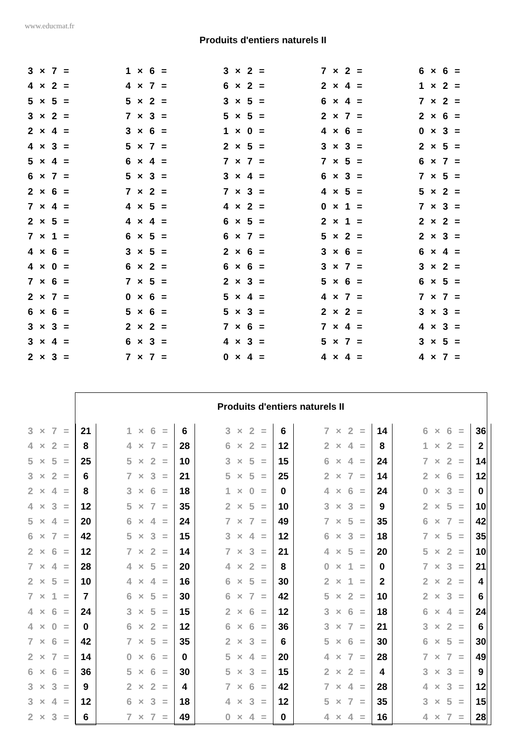www.educmat.fr
Produits d'entiers naturels II
| 3 × 7 = | 1 × 6 = | 3 × 2 = | 7 × 2 = | 6 × 6 = |
| 4 × 2 = | 4 × 7 = | 6 × 2 = | 2 × 4 = | 1 × 2 = |
| 5 × 5 = | 5 × 2 = | 3 × 5 = | 6 × 4 = | 7 × 2 = |
| 3 × 2 = | 7 × 3 = | 5 × 5 = | 2 × 7 = | 2 × 6 = |
| 2 × 4 = | 3 × 6 = | 1 × 0 = | 4 × 6 = | 0 × 3 = |
| 4 × 3 = | 5 × 7 = | 2 × 5 = | 3 × 3 = | 2 × 5 = |
| 5 × 4 = | 6 × 4 = | 7 × 7 = | 7 × 5 = | 6 × 7 = |
| 6 × 7 = | 5 × 3 = | 3 × 4 = | 6 × 3 = | 7 × 5 = |
| 2 × 6 = | 7 × 2 = | 7 × 3 = | 4 × 5 = | 5 × 2 = |
| 7 × 4 = | 4 × 5 = | 4 × 2 = | 0 × 1 = | 7 × 3 = |
| 2 × 5 = | 4 × 4 = | 6 × 5 = | 2 × 1 = | 2 × 2 = |
| 7 × 1 = | 6 × 5 = | 6 × 7 = | 5 × 2 = | 2 × 3 = |
| 4 × 6 = | 3 × 5 = | 2 × 6 = | 3 × 6 = | 6 × 4 = |
| 4 × 0 = | 6 × 2 = | 6 × 6 = | 3 × 7 = | 3 × 2 = |
| 7 × 6 = | 7 × 5 = | 2 × 3 = | 5 × 6 = | 6 × 5 = |
| 2 × 7 = | 0 × 6 = | 5 × 4 = | 4 × 7 = | 7 × 7 = |
| 6 × 6 = | 5 × 6 = | 5 × 3 = | 2 × 2 = | 3 × 3 = |
| 3 × 3 = | 2 × 2 = | 7 × 6 = | 7 × 4 = | 4 × 3 = |
| 3 × 4 = | 6 × 3 = | 4 × 3 = | 5 × 7 = | 3 × 5 = |
| 2 × 3 = | 7 × 7 = | 0 × 4 = | 4 × 4 = | 4 × 7 = |
Produits d'entiers naturels II
| 3 × 7 = | 21 | | 1 × 6 = | 6 | | 3 × 2 = | 6 | | 7 × 2 = | 14 | | 6 × 6 = | 36 |
| 4 × 2 = | 8 | | 4 × 7 = | 28 | | 6 × 2 = | 12 | | 2 × 4 = | 8 | | 1 × 2 = | 2 |
| 5 × 5 = | 25 | | 5 × 2 = | 10 | | 3 × 5 = | 15 | | 6 × 4 = | 24 | | 7 × 2 = | 14 |
| 3 × 2 = | 6 | | 7 × 3 = | 21 | | 5 × 5 = | 25 | | 2 × 7 = | 14 | | 2 × 6 = | 12 |
| 2 × 4 = | 8 | | 3 × 6 = | 18 | | 1 × 0 = | 0 | | 4 × 6 = | 24 | | 0 × 3 = | 0 |
| 4 × 3 = | 12 | | 5 × 7 = | 35 | | 2 × 5 = | 10 | | 3 × 3 = | 9 | | 2 × 5 = | 10 |
| 5 × 4 = | 20 | | 6 × 4 = | 24 | | 7 × 7 = | 49 | | 7 × 5 = | 35 | | 6 × 7 = | 42 |
| 6 × 7 = | 42 | | 5 × 3 = | 15 | | 3 × 4 = | 12 | | 6 × 3 = | 18 | | 7 × 5 = | 35 |
| 2 × 6 = | 12 | | 7 × 2 = | 14 | | 7 × 3 = | 21 | | 4 × 5 = | 20 | | 5 × 2 = | 10 |
| 7 × 4 = | 28 | | 4 × 5 = | 20 | | 4 × 2 = | 8 | | 0 × 1 = | 0 | | 7 × 3 = | 21 |
| 2 × 5 = | 10 | | 4 × 4 = | 16 | | 6 × 5 = | 30 | | 2 × 1 = | 2 | | 2 × 2 = | 4 |
| 7 × 1 = | 7 | | 6 × 5 = | 30 | | 6 × 7 = | 42 | | 5 × 2 = | 10 | | 2 × 3 = | 6 |
| 4 × 6 = | 24 | | 3 × 5 = | 15 | | 2 × 6 = | 12 | | 3 × 6 = | 18 | | 6 × 4 = | 24 |
| 4 × 0 = | 0 | | 6 × 2 = | 12 | | 6 × 6 = | 36 | | 3 × 7 = | 21 | | 3 × 2 = | 6 |
| 7 × 6 = | 42 | | 7 × 5 = | 35 | | 2 × 3 = | 6 | | 5 × 6 = | 30 | | 6 × 5 = | 30 |
| 2 × 7 = | 14 | | 0 × 6 = | 0 | | 5 × 4 = | 20 | | 4 × 7 = | 28 | | 7 × 7 = | 49 |
| 6 × 6 = | 36 | | 5 × 6 = | 30 | | 5 × 3 = | 15 | | 2 × 2 = | 4 | | 3 × 3 = | 9 |
| 3 × 3 = | 9 | | 2 × 2 = | 4 | | 7 × 6 = | 42 | | 7 × 4 = | 28 | | 4 × 3 = | 12 |
| 3 × 4 = | 12 | | 6 × 3 = | 18 | | 4 × 3 = | 12 | | 5 × 7 = | 35 | | 3 × 5 = | 15 |
| 2 × 3 = | 6 | | 7 × 7 = | 49 | | 0 × 4 = | 0 | | 4 × 4 = | 16 | | 4 × 7 = | 28 |